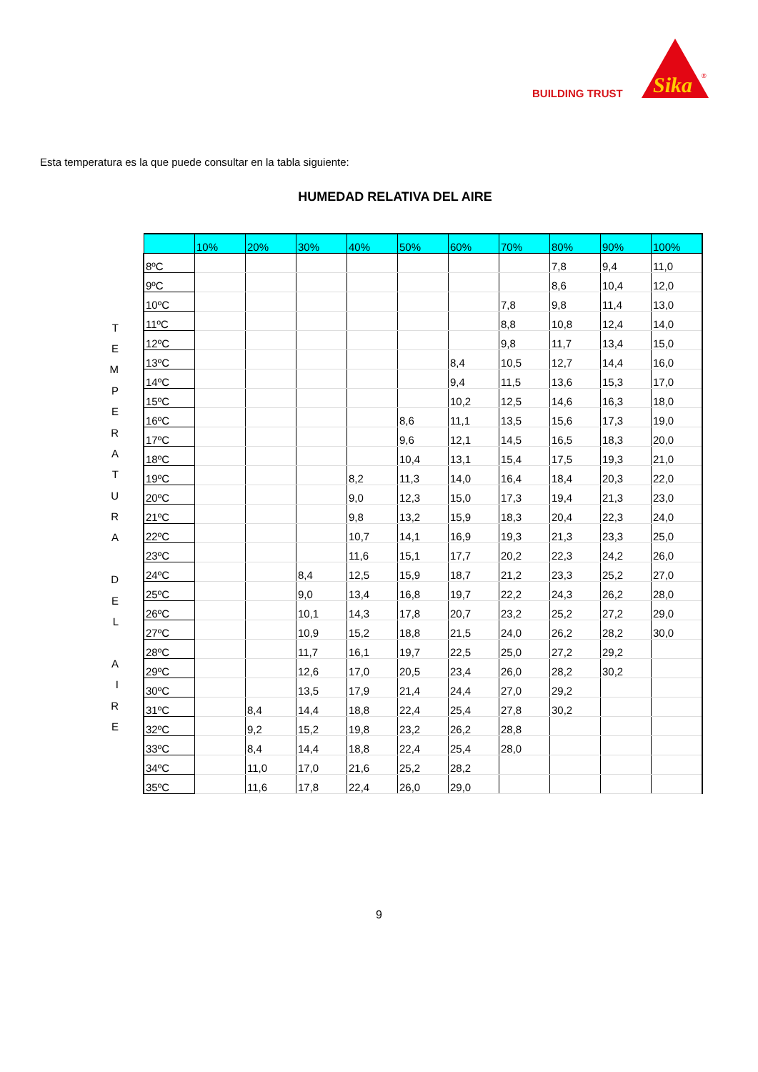BUILDING TRUST
Sika
®
Esta temperatura es la que puede consultar en la tabla siguiente:
HUMEDAD RELATIVA DEL AIRE
T
E
M
P
E
R
A
T
U
R
A
D
E
L
A
I
R
E
| | 10% | 20% | 30% | 40% | 50% | 60% | 70% | 80% | 90% | 100% |
| --- | --- | --- | --- | --- | --- | --- | --- | --- | --- | --- |
| 8ºC | | | | | | | | 7,8 | 9,4 | 11,0 |
| 9ºC | | | | | | | | 8,6 | 10,4 | 12,0 |
| 10ºC | | | | | | | 7,8 | 9,8 | 11,4 | 13,0 |
| 11ºC | | | | | | | 8,8 | 10,8 | 12,4 | 14,0 |
| 12ºC | | | | | | | 9,8 | 11,7 | 13,4 | 15,0 |
| 13ºC | | | | | | 8,4 | 10,5 | 12,7 | 14,4 | 16,0 |
| 14ºC | | | | | | 9,4 | 11,5 | 13,6 | 15,3 | 17,0 |
| 15ºC | | | | | | 10,2 | 12,5 | 14,6 | 16,3 | 18,0 |
| 16ºC | | | | | 8,6 | 11,1 | 13,5 | 15,6 | 17,3 | 19,0 |
| 17ºC | | | | | 9,6 | 12,1 | 14,5 | 16,5 | 18,3 | 20,0 |
| 18ºC | | | | | 10,4 | 13,1 | 15,4 | 17,5 | 19,3 | 21,0 |
| 19ºC | | | | 8,2 | 11,3 | 14,0 | 16,4 | 18,4 | 20,3 | 22,0 |
| 20ºC | | | | 9,0 | 12,3 | 15,0 | 17,3 | 19,4 | 21,3 | 23,0 |
| 21ºC | | | | 9,8 | 13,2 | 15,9 | 18,3 | 20,4 | 22,3 | 24,0 |
| 22ºC | | | | 10,7 | 14,1 | 16,9 | 19,3 | 21,3 | 23,3 | 25,0 |
| 23ºC | | | | 11,6 | 15,1 | 17,7 | 20,2 | 22,3 | 24,2 | 26,0 |
| 24ºC | | | 8,4 | 12,5 | 15,9 | 18,7 | 21,2 | 23,3 | 25,2 | 27,0 |
| 25ºC | | | 9,0 | 13,4 | 16,8 | 19,7 | 22,2 | 24,3 | 26,2 | 28,0 |
| 26ºC | | | 10,1 | 14,3 | 17,8 | 20,7 | 23,2 | 25,2 | 27,2 | 29,0 |
| 27ºC | | | 10,9 | 15,2 | 18,8 | 21,5 | 24,0 | 26,2 | 28,2 | 30,0 |
| 28ºC | | | 11,7 | 16,1 | 19,7 | 22,5 | 25,0 | 27,2 | 29,2 | |
| 29ºC | | | 12,6 | 17,0 | 20,5 | 23,4 | 26,0 | 28,2 | 30,2 | |
| 30ºC | | | 13,5 | 17,9 | 21,4 | 24,4 | 27,0 | 29,2 | | |
| 31ºC | | 8,4 | 14,4 | 18,8 | 22,4 | 25,4 | 27,8 | 30,2 | | |
| 32ºC | | 9,2 | 15,2 | 19,8 | 23,2 | 26,2 | 28,8 | | | |
| 33ºC | | 8,4 | 14,4 | 18,8 | 22,4 | 25,4 | 28,0 | | | |
| 34ºC | | 11,0 | 17,0 | 21,6 | 25,2 | 28,2 | | | | |
| 35ºC | | 11,6 | 17,8 | 22,4 | 26,0 | 29,0 | | | | |
9